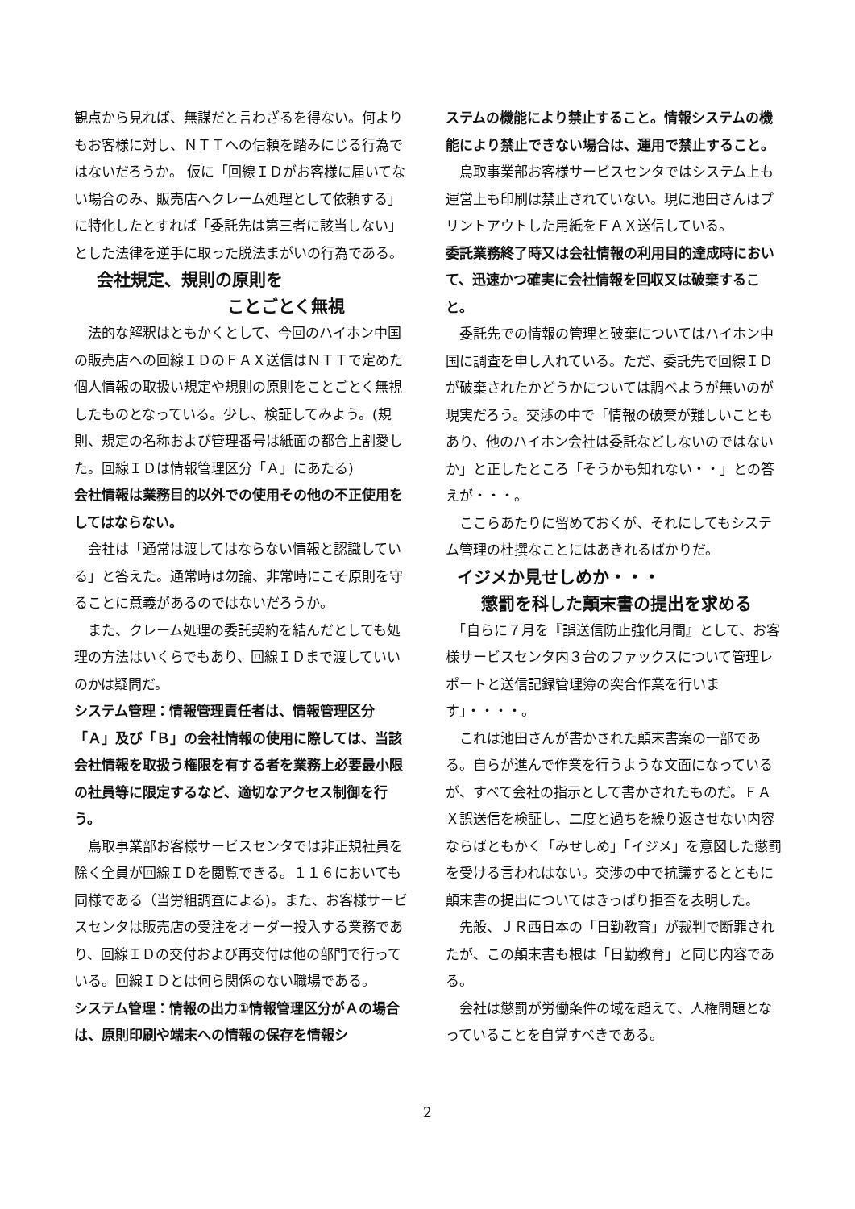観点から見れば、無謀だと言わざるを得ない。何よりもお客様に対し、ＮＴＴへの信頼を踏みにじる行為ではないだろうか。 仮に「回線ＩＤがお客様に届いてない場合のみ、販売店へクレーム処理として依頼する」に特化したとすれば「委託先は第三者に該当しない」とした法律を逆手に取った脱法まがいの行為である。
会社規定、規則の原則を
ことごとく無視
　法的な解釈はともかくとして、今回のハイホン中国の販売店への回線ＩＤのＦＡＸ送信はＮＴＴで定めた個人情報の取扱い規定や規則の原則をことごとく無視したものとなっている。少し、検証してみよう。(規則、規定の名称および管理番号は紙面の都合上割愛した。回線ＩＤは情報管理区分「Ａ」にあたる)
会社情報は業務目的以外での使用その他の不正使用をしてはならない。
　会社は「通常は渡してはならない情報と認識している」と答えた。通常時は勿論、非常時にこそ原則を守ることに意義があるのではないだろうか。
　また、クレーム処理の委託契約を結んだとしても処理の方法はいくらでもあり、回線ＩＤまで渡していいのかは疑問だ。
システム管理：情報管理責任者は、情報管理区分「Ａ」及び「Ｂ」の会社情報の使用に際しては、当該会社情報を取扱う権限を有する者を業務上必要最小限の社員等に限定するなど、適切なアクセス制御を行う。
　鳥取事業部お客様サービスセンタでは非正規社員を除く全員が回線ＩＤを閲覧できる。１１６においても同様である（当労組調査による)。また、お客様サービスセンタは販売店の受注をオーダー投入する業務であり、回線ＩＤの交付および再交付は他の部門で行っている。回線ＩＤとは何ら関係のない職場である。
システム管理：情報の出力①情報管理区分がＡの場合は、原則印刷や端末への情報の保存を情報シ
ステムの機能により禁止すること。情報システムの機能により禁止できない場合は、運用で禁止すること。
　鳥取事業部お客様サービスセンタではシステム上も運営上も印刷は禁止されていない。現に池田さんはプリントアウトした用紙をＦＡＸ送信している。
委託業務終了時又は会社情報の利用目的達成時において、迅速かつ確実に会社情報を回収又は破棄すること。
　委託先での情報の管理と破棄についてはハイホン中国に調査を申し入れている。ただ、委託先で回線ＩＤが破棄されたかどうかについては調べようが無いのが現実だろう。交渉の中で「情報の破棄が難しいこともあり、他のハイホン会社は委託などしないのではないか」と正したところ「そうかも知れない・・」との答えが・・・。
　ここらあたりに留めておくが、それにしてもシステム管理の杜撰なことにはあきれるばかりだ。
イジメか見せしめか・・・
懲罰を科した顛末書の提出を求める
　「自らに７月を『誤送信防止強化月間』として、お客様サービスセンタ内３台のファックスについて管理レポートと送信記録管理簿の突合作業を行います」・・・・。
　これは池田さんが書かされた顛末書案の一部である。自らが進んで作業を行うような文面になっているが、すべて会社の指示として書かされたものだ。ＦＡＸ誤送信を検証し、二度と過ちを繰り返させない内容ならばともかく「みせしめ」「イジメ」を意図した懲罰を受ける言われはない。交渉の中で抗議するとともに顛末書の提出についてはきっぱり拒否を表明した。
　先般、ＪＲ西日本の「日勤教育」が裁判で断罪されたが、この顛末書も根は「日勤教育」と同じ内容である。
　会社は懲罰が労働条件の域を超えて、人権問題となっていることを自覚すべきである。
2